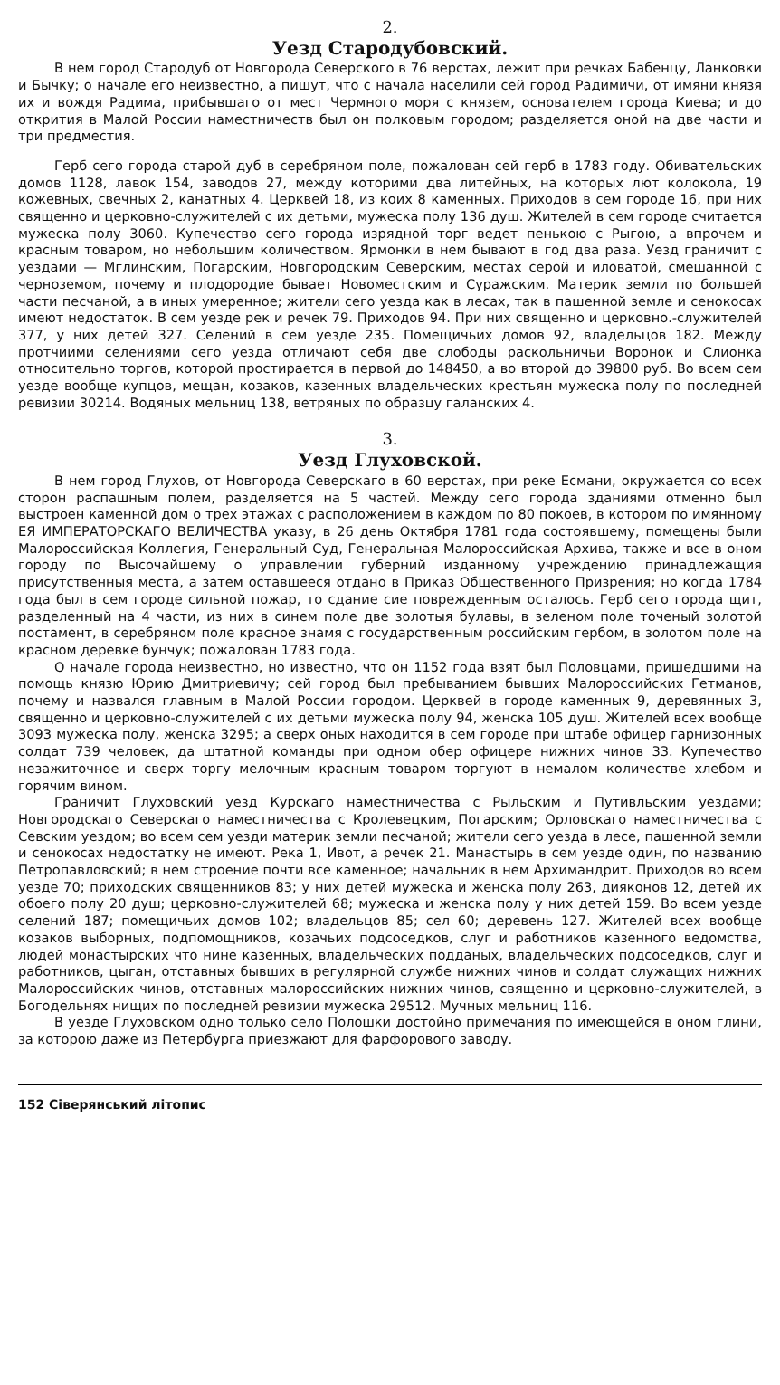2.
Уезд Стародубовский.
В нем город Стародуб от Новгорода Северского в 76 верстах, лежит при речках Бабенцу, Ланковки и Бычку; о начале его неизвестно, а пишут, что с начала населили сей город Радимичи, от имяни князя их и вождя Радима, прибывшаго от мест Чермного моря с князем, основателем города Киева; и до открития в Малой России наместничеств был он полковым городом; разделяется оной на две части и три предместия.
Герб сего города старой дуб в серебряном поле, пожалован сей герб в 1783 году. Обивательских домов 1128, лавок 154, заводов 27, между которими два литейных, на которых лют колокола, 19 кожевных, свечных 2, канатных 4. Церквей 18, из коих 8 каменных. Приходов в сем городе 16, при них священно и церковно-служителей с их детьми, мужеска полу 136 душ. Жителей в сем городе считается мужеска полу 3060. Купечество сего города изрядной торг ведет пенькою с Рыгою, а впрочем и красным товаром, но небольшим количеством. Ярмонки в нем бывают в год два раза. Уезд граничит с уездами — Мглинским, Погарским, Новгородским Северским, местах серой и иловатой, смешанной с черноземом, почему и плодородие бывает Новоместским и Суражским. Материк земли по большей части песчаной, а в иных умеренное; жители сего уезда как в лесах, так в пашенной земле и сенокосах имеют недостаток. В сем уезде рек и речек 79. Приходов 94. При них священно и церковно.-служителей 377, у них детей 327. Селений в сем уезде 235. Помещичьих домов 92, владельцов 182. Между протчиими селениями сего уезда отличают себя две слободы раскольничьи Воронок и Слионка относительно торгов, которой простирается в первой до 148450, а во второй до 39800 руб. Во всем сем уезде вообще купцов, мещан, козаков, казенных владельческих крестьян мужеска полу по последней ревизии 30214. Водяных мельниц 138, ветряных по образцу галанских 4.
3.
Уезд Глуховской.
В нем город Глухов, от Новгорода Северскаго в 60 верстах, при реке Есмани, окружается со всех сторон распашным полем, разделяется на 5 частей. Между сего города зданиями отменно был выстроен каменной дом о трех этажах с расположением в каждом по 80 покоев, в котором по имянному ЕЯ ИМПЕРАТОРСКАГО ВЕЛИЧЕСТВА указу, в 26 день Октября 1781 года состоявшему, помещены были Малороссийская Коллегия, Генеральный Суд, Генеральная Малороссийская Архива, также и все в оном городу по Высочайшему о управлении губерний изданному учреждению принадлежащия присутственныя места, а затем оставшееся отдано в Приказ Общественного Призрения; но когда 1784 года был в сем городе сильной пожар, то сдание сие поврежденным осталось. Герб сего города щит, разделенный на 4 части, из них в синем поле две золотыя булавы, в зеленом поле точеный золотой постамент, в серебряном поле красное знамя с государственным российским гербом, в золотом поле на красном деревке бунчук; пожалован 1783 года.
О начале города неизвестно, но известно, что он 1152 года взят был Половцами, пришедшими на помощь князю Юрию Дмитриевичу; сей город был пребыванием бывших Малороссийских Гетманов, почему и назвался главным в Малой России городом. Церквей в городе каменных 9, деревянных 3, священно и церковно-служителей с их детьми мужеска полу 94, женска 105 душ. Жителей всех вообще 3093 мужеска полу, женска 3295; а сверх оных находится в сем городе при штабе офицер гарнизонных солдат 739 человек, да штатной команды при одном обер офицере нижних чинов 33. Купечество незажиточное и сверх торгу мелочным красным товаром торгуют в немалом количестве хлебом и горячим вином.
Граничит Глуховский уезд Курскаго наместничества с Рыльским и Путивльским уездами; Новгородскаго Северскаго наместничества с Кролевецким, Погарским; Орловскаго наместничества с Севским уездом; во всем сем уезди материк земли песчаной; жители сего уезда в лесе, пашенной земли и сенокосах недостатку не имеют. Река 1, Ивот, а речек 21. Манастырь в сем уезде один, по названию Петропавловский; в нем строение почти все каменное; начальник в нем Архимандрит. Приходов во всем уезде 70; приходских священников 83; у них детей мужеска и женска полу 263, дияконов 12, детей их обоего полу 20 душ; церковно-служителей 68; мужеска и женска полу у них детей 159. Во всем уезде селений 187; помещичьих домов 102; владельцов 85; сел 60; деревень 127. Жителей всех вообще козаков выборных, подпомощников, козачьих подсоседков, слуг и работников казенного ведомства, людей монастырских что нине казенных, владельческих подданых, владельческих подсоседков, слуг и работников, цыган, отставных бывших в регулярной службе нижних чинов и солдат служащих нижних Малороссийских чинов, отставных малороссийских нижних чинов, священно и церковно-служителей, в Богодельнях нищих по последней ревизии мужеска 29512. Мучных мельниц 116.
В уезде Глуховском одно только село Полошки достойно примечания по имеющейся в оном глини, за которою даже из Петербурга приезжают для фарфорового заводу.
152 Сіверянський літопис